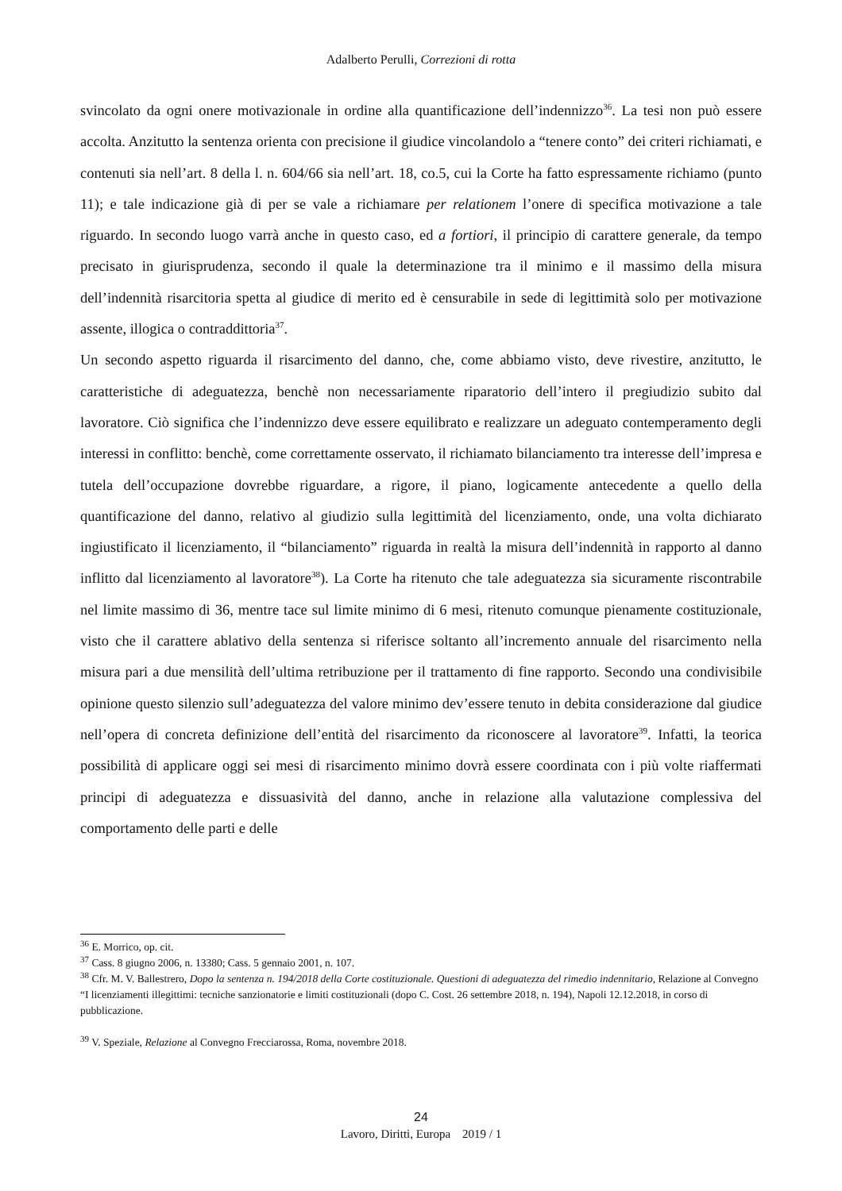Adalberto Perulli, Correzioni di rotta
svincolato da ogni onere motivazionale in ordine alla quantificazione dell’indennizzo<sup>36</sup>. La tesi non può essere accolta. Anzitutto la sentenza orienta con precisione il giudice vincolandolo a “tenere conto” dei criteri richiamati, e contenuti sia nell’art. 8 della l. n. 604/66 sia nell’art. 18, co.5, cui la Corte ha fatto espressamente richiamo (punto 11); e tale indicazione già di per se vale a richiamare per relationem l’onere di specifica motivazione a tale riguardo. In secondo luogo varrà anche in questo caso, ed a fortiori, il principio di carattere generale, da tempo precisato in giurisprudenza, secondo il quale la determinazione tra il minimo e il massimo della misura dell’indennità risarcitoria spetta al giudice di merito ed è censurabile in sede di legittimità solo per motivazione assente, illogica o contraddittoria<sup>37</sup>.
Un secondo aspetto riguarda il risarcimento del danno, che, come abbiamo visto, deve rivestire, anzitutto, le caratteristiche di adeguatezza, benchè non necessariamente riparatorio dell’intero il pregiudizio subito dal lavoratore. Ciò significa che l’indennizzo deve essere equilibrato e realizzare un adeguato contemperamento degli interessi in conflitto: benchè, come correttamente osservato, il richiamato bilanciamento tra interesse dell’impresa e tutela dell’occupazione dovrebbe riguardare, a rigore, il piano, logicamente antecedente a quello della quantificazione del danno, relativo al giudizio sulla legittimità del licenziamento, onde, una volta dichiarato ingiustificato il licenziamento, il “bilanciamento” riguarda in realtà la misura dell’indennità in rapporto al danno inflitto dal licenziamento al lavoratore<sup>38</sup>). La Corte ha ritenuto che tale adeguatezza sia sicuramente riscontrabile nel limite massimo di 36, mentre tace sul limite minimo di 6 mesi, ritenuto comunque pienamente costituzionale, visto che il carattere ablativo della sentenza si riferisce soltanto all’incremento annuale del risarcimento nella misura pari a due mensilità dell’ultima retribuzione per il trattamento di fine rapporto. Secondo una condivisibile opinione questo silenzio sull’adeguatezza del valore minimo dev’essere tenuto in debita considerazione dal giudice nell’opera di concreta definizione dell’entità del risarcimento da riconoscere al lavoratore<sup>39</sup>. Infatti, la teorica possibilità di applicare oggi sei mesi di risarcimento minimo dovrà essere coordinata con i più volte riaffermati principi di adeguatezza e dissuasività del danno, anche in relazione alla valutazione complessiva del comportamento delle parti e delle
<sup>36</sup> E. Morrico, op. cit.
<sup>37</sup> Cass. 8 giugno 2006, n. 13380; Cass. 5 gennaio 2001, n. 107.
<sup>38</sup> Cfr. M. V. Ballestrero, Dopo la sentenza n. 194/2018 della Corte costituzionale. Questioni di adeguatezza del rimedio indennitario, Relazione al Convegno “I licenziamenti illegittimi: tecniche sanzionatorie e limiti costituzionali (dopo C. Cost. 26 settembre 2018, n. 194), Napoli 12.12.2018, in corso di pubblicazione.
<sup>39</sup> V. Speziale, Relazione al Convegno Frecciarossa, Roma, novembre 2018.
24
Lavoro, Diritti, Europa 2019 / 1